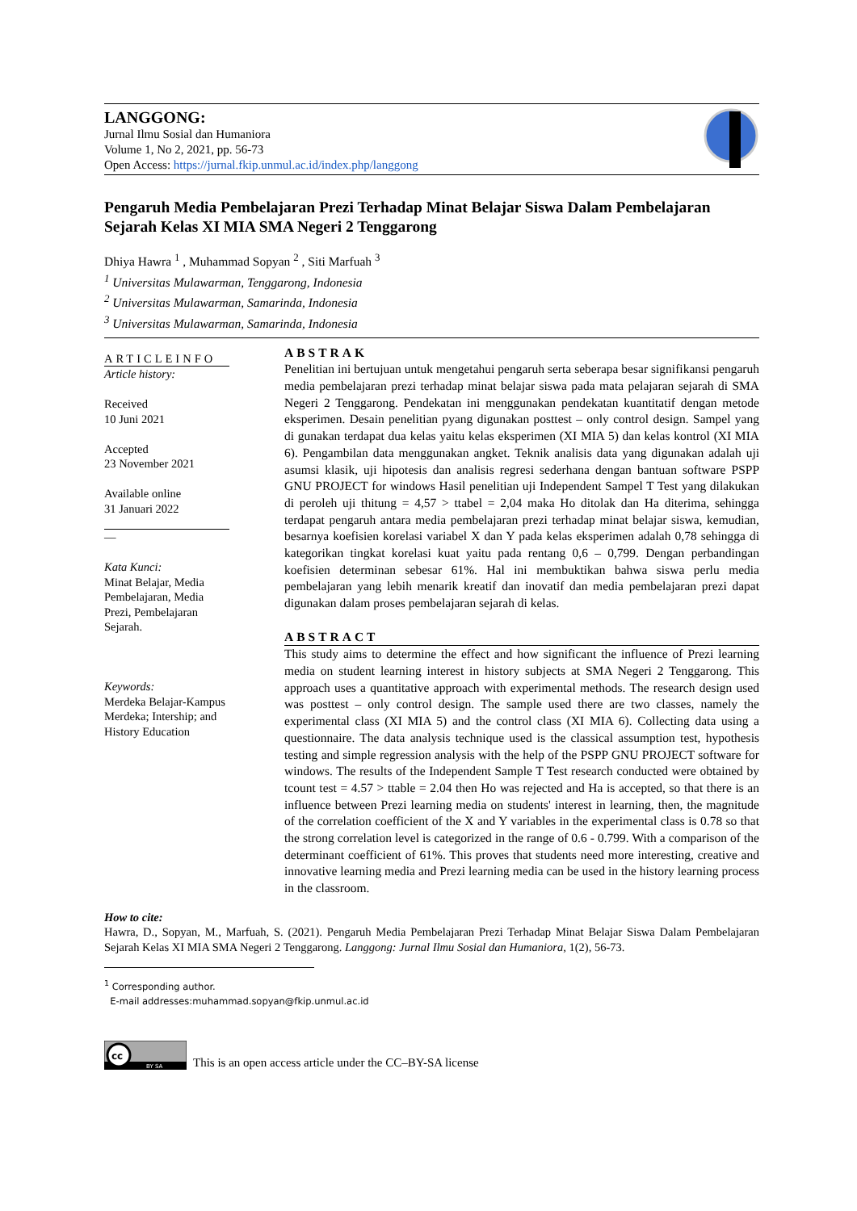LANGGONG:
Jurnal Ilmu Sosial dan Humaniora
Volume 1, No 2, 2021, pp. 56-73
Open Access: https://jurnal.fkip.unmul.ac.id/index.php/langgong
Pengaruh Media Pembelajaran Prezi Terhadap Minat Belajar Siswa Dalam Pembelajaran Sejarah Kelas XI MIA SMA Negeri 2 Tenggarong
Dhiya Hawra <sup>1</sup> , Muhammad Sopyan <sup>2</sup> , Siti Marfuah <sup>3</sup>
<sup>1</sup> Universitas Mulawarman, Tenggarong, Indonesia
<sup>2</sup> Universitas Mulawarman, Samarinda, Indonesia
<sup>3</sup> Universitas Mulawarman, Samarinda, Indonesia
ARTICLEINFO
Article history:
Received
10 Juni 2021
Accepted
23 November 2021
Available online
31 Januari 2022
—
Kata Kunci:
Minat Belajar, Media Pembelajaran, Media Prezi, Pembelajaran Sejarah.
Keywords:
Merdeka Belajar-Kampus Merdeka; Intership; and History Education
ABSTRAK
Penelitian ini bertujuan untuk mengetahui pengaruh serta seberapa besar signifikansi pengaruh media pembelajaran prezi terhadap minat belajar siswa pada mata pelajaran sejarah di SMA Negeri 2 Tenggarong. Pendekatan ini menggunakan pendekatan kuantitatif dengan metode eksperimen. Desain penelitian pyang digunakan posttest – only control design. Sampel yang di gunakan terdapat dua kelas yaitu kelas eksperimen (XI MIA 5) dan kelas kontrol (XI MIA 6). Pengambilan data menggunakan angket. Teknik analisis data yang digunakan adalah uji asumsi klasik, uji hipotesis dan analisis regresi sederhana dengan bantuan software PSPP GNU PROJECT for windows Hasil penelitian uji Independent Sampel T Test yang dilakukan di peroleh uji thitung = 4,57 > ttabel = 2,04 maka Ho ditolak dan Ha diterima, sehingga terdapat pengaruh antara media pembelajaran prezi terhadap minat belajar siswa, kemudian, besarnya koefisien korelasi variabel X dan Y pada kelas eksperimen adalah 0,78 sehingga di kategorikan tingkat korelasi kuat yaitu pada rentang 0,6 – 0,799. Dengan perbandingan koefisien determinan sebesar 61%. Hal ini membuktikan bahwa siswa perlu media pembelajaran yang lebih menarik kreatif dan inovatif dan media pembelajaran prezi dapat digunakan dalam proses pembelajaran sejarah di kelas.
ABSTRACT
This study aims to determine the effect and how significant the influence of Prezi learning media on student learning interest in history subjects at SMA Negeri 2 Tenggarong. This approach uses a quantitative approach with experimental methods. The research design used was posttest – only control design. The sample used there are two classes, namely the experimental class (XI MIA 5) and the control class (XI MIA 6). Collecting data using a questionnaire. The data analysis technique used is the classical assumption test, hypothesis testing and simple regression analysis with the help of the PSPP GNU PROJECT software for windows. The results of the Independent Sample T Test research conducted were obtained by tcount test = 4.57 > ttable = 2.04 then Ho was rejected and Ha is accepted, so that there is an influence between Prezi learning media on students' interest in learning, then, the magnitude of the correlation coefficient of the X and Y variables in the experimental class is 0.78 so that the strong correlation level is categorized in the range of 0.6 - 0.799. With a comparison of the determinant coefficient of 61%. This proves that students need more interesting, creative and innovative learning media and Prezi learning media can be used in the history learning process in the classroom.
How to cite:
Hawra, D., Sopyan, M., Marfuah, S. (2021). Pengaruh Media Pembelajaran Prezi Terhadap Minat Belajar Siswa Dalam Pembelajaran Sejarah Kelas XI MIA SMA Negeri 2 Tenggarong. Langgong: Jurnal Ilmu Sosial dan Humaniora, 1(2), 56-73.
<sup>1</sup> Corresponding author.
E-mail addresses:muhammad.sopyan@fkip.unmul.ac.id
cc
BY SA
This is an open access article under the CC–BY-SA license